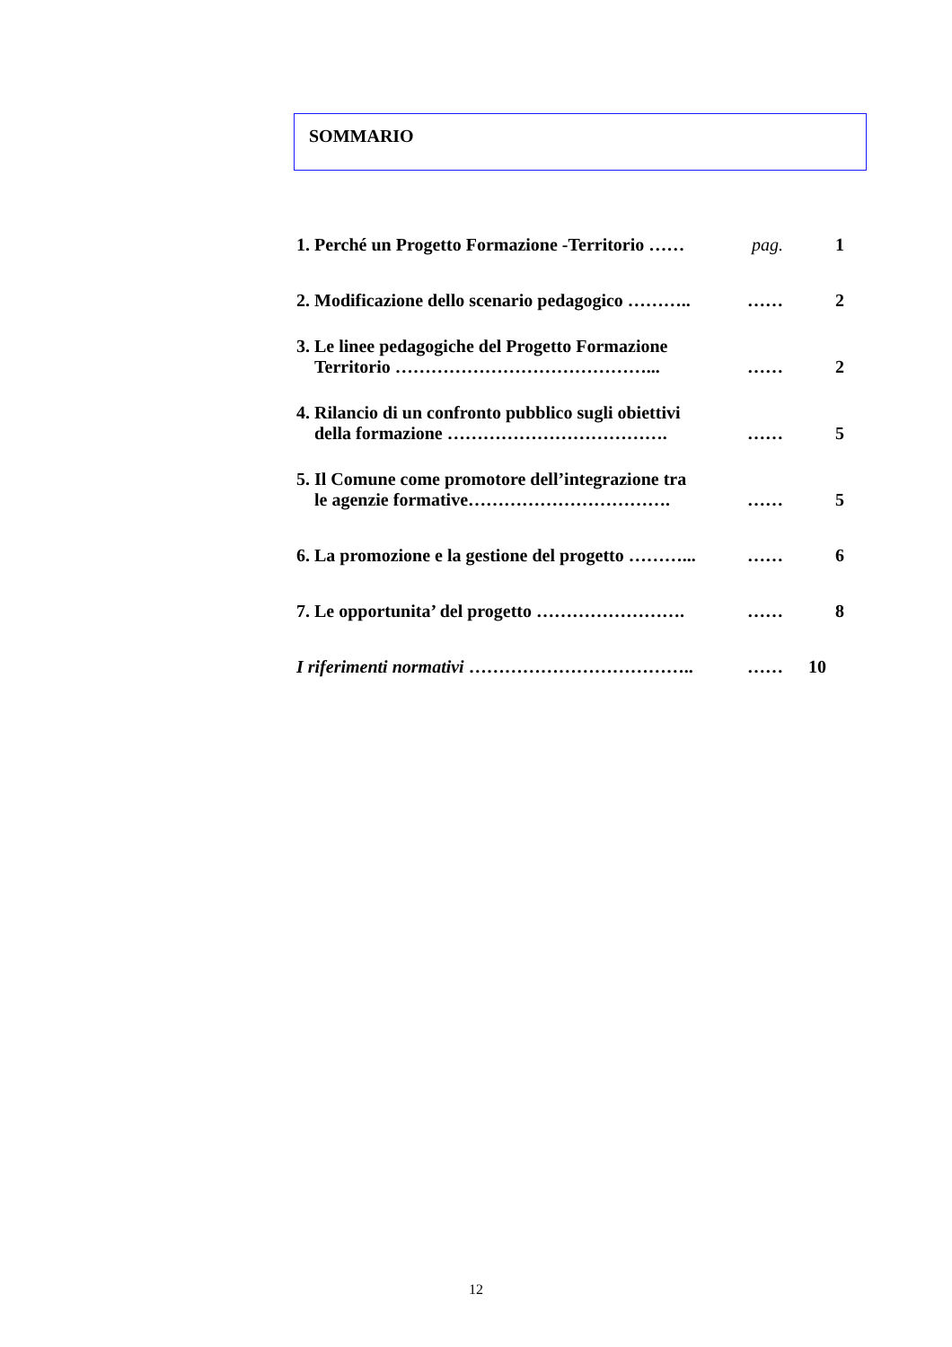SOMMARIO
| 1. Perché un Progetto Formazione -Territorio …… | pag. | 1 |
| 2. Modificazione dello scenario pedagogico ……….. | …… | 2 |
| 3. Le linee pedagogiche del Progetto Formazione Territorio ……………………………………... | …… | 2 |
| 4. Rilancio di un confronto pubblico sugli obiettivi della formazione ………………………………. | …… | 5 |
| 5. Il Comune come promotore dell’integrazione tra le agenzie formative……………………………. | …… | 5 |
| 6. La promozione e la gestione del progetto ………... | …… | 6 |
| 7. Le opportunita’ del progetto ……………………. | …… | 8 |
| I riferimenti normativi ……………………………….. | …… | 10 |
12